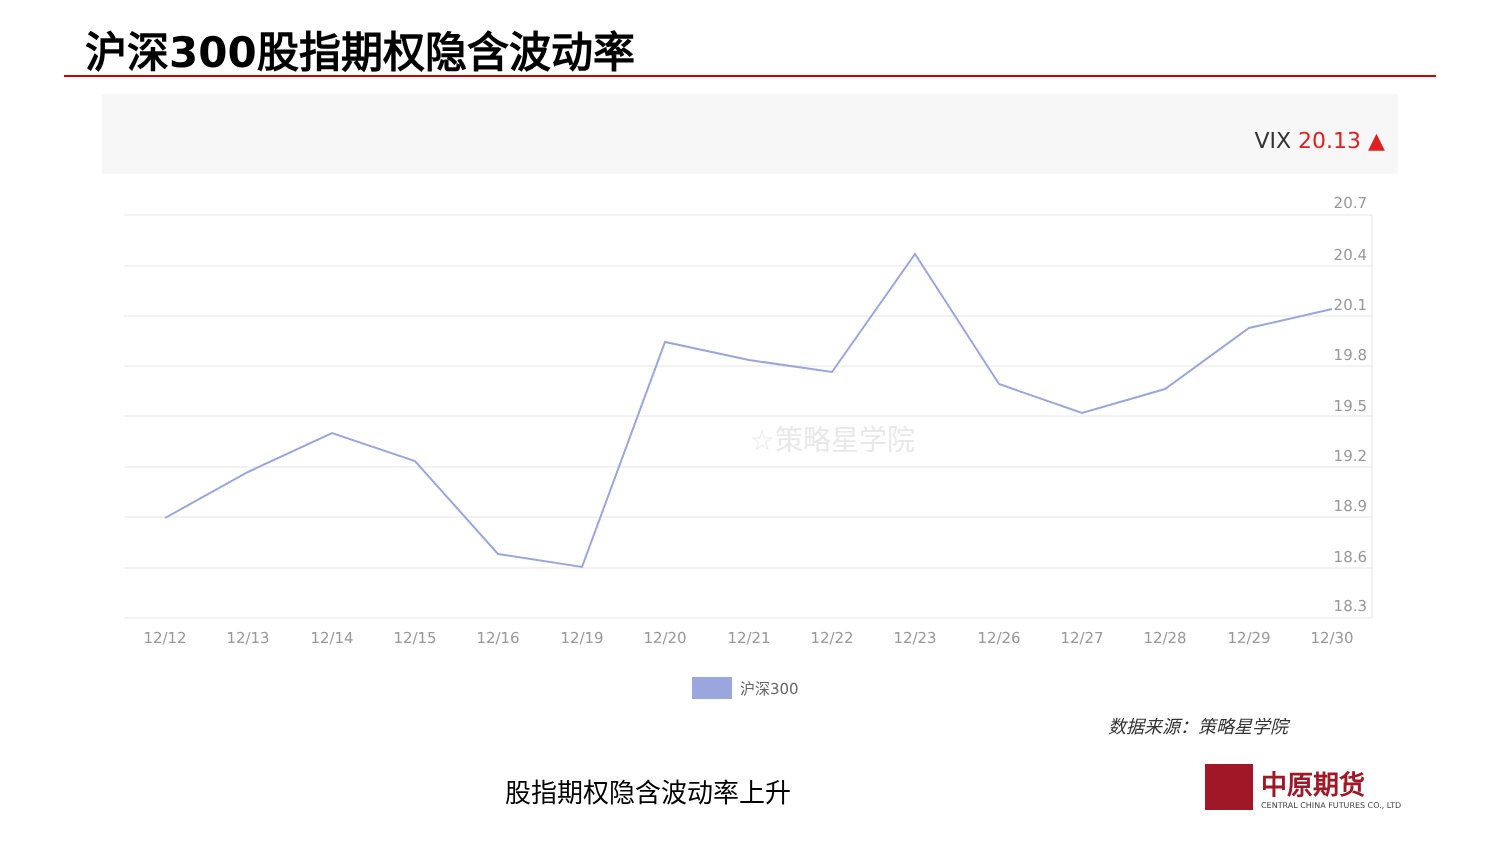沪深300股指期权隐含波动率
VIX 20.13 ▲
20.7
20.4
20.1
19.8
19.5
19.2
18.9
18.6
18.3
☆策略星学院
12/12
12/13
12/14
12/15
12/16
12/19
12/20
12/21
12/22
12/23
12/26
12/27
12/28
12/29
12/30
沪深300
数据来源：策略星学院
股指期权隐含波动率上升
中原期货
CENTRAL CHINA FUTURES CO., LTD